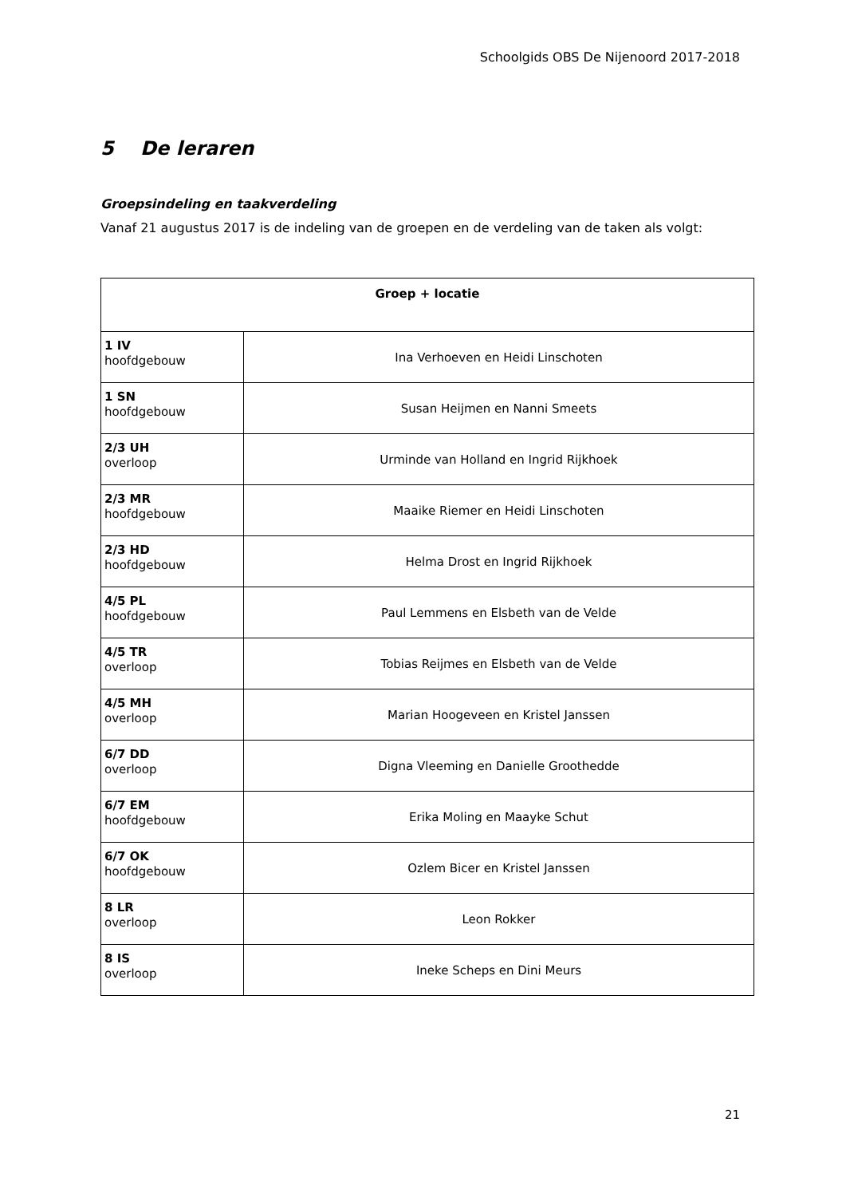Schoolgids OBS De Nijenoord 2017-2018
5 De leraren
Groepsindeling en taakverdeling
Vanaf 21 augustus 2017 is de indeling van de groepen en de verdeling van de taken als volgt:
| Groep + locatie | |
| --- | --- |
| 1 IV hoofdgebouw | Ina Verhoeven en Heidi Linschoten |
| 1 SN hoofdgebouw | Susan Heijmen en Nanni Smeets |
| 2/3 UH overloop | Urminde van Holland en Ingrid Rijkhoek |
| 2/3 MR hoofdgebouw | Maaike Riemer en Heidi Linschoten |
| 2/3 HD hoofdgebouw | Helma Drost en Ingrid Rijkhoek |
| 4/5 PL hoofdgebouw | Paul Lemmens en Elsbeth van de Velde |
| 4/5 TR overloop | Tobias Reijmes en Elsbeth van de Velde |
| 4/5 MH overloop | Marian Hoogeveen en Kristel Janssen |
| 6/7 DD overloop | Digna Vleeming en Danielle Groothedde |
| 6/7 EM hoofdgebouw | Erika Moling en Maayke Schut |
| 6/7 OK hoofdgebouw | Ozlem Bicer en Kristel Janssen |
| 8 LR overloop | Leon Rokker |
| 8 IS overloop | Ineke Scheps en Dini Meurs |
21